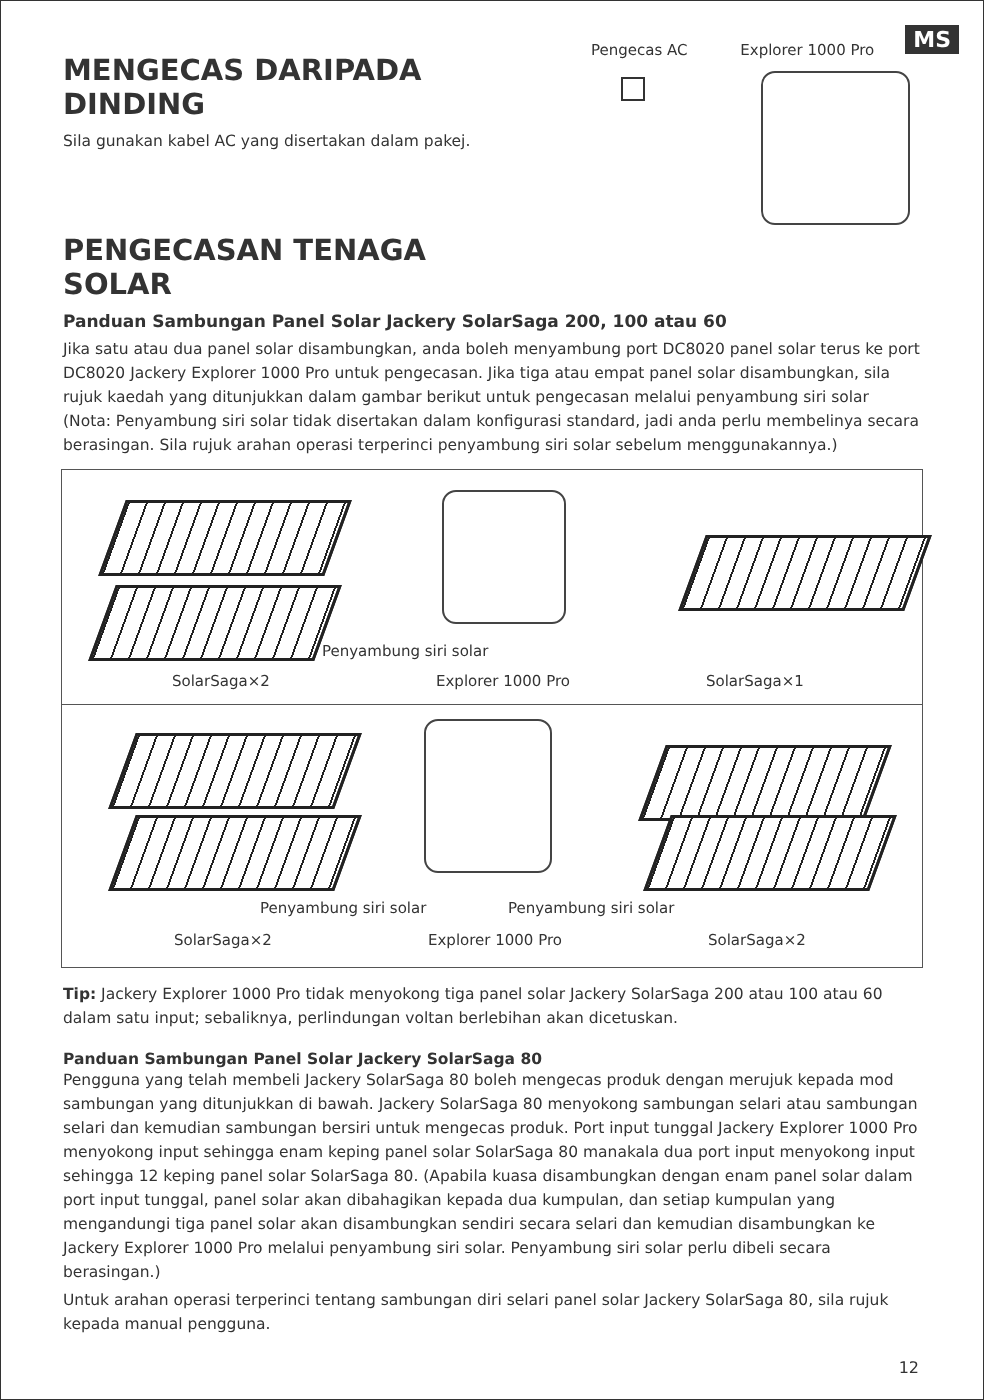MS
MENGECAS DARIPADA DINDING
Sila gunakan kabel AC yang disertakan dalam pakej.
PENGECASAN TENAGA SOLAR
Pengecas AC Explorer 1000 Pro
Panduan Sambungan Panel Solar Jackery SolarSaga 200, 100 atau 60
Jika satu atau dua panel solar disambungkan, anda boleh menyambung port DC8020 panel solar terus ke port DC8020 Jackery Explorer 1000 Pro untuk pengecasan. Jika tiga atau empat panel solar disambungkan, sila rujuk kaedah yang ditunjukkan dalam gambar berikut untuk pengecasan melalui penyambung siri solar (Nota: Penyambung siri solar tidak disertakan dalam konfigurasi standard, jadi anda perlu membelinya secara berasingan. Sila rujuk arahan operasi terperinci penyambung siri solar sebelum menggunakannya.)
Penyambung siri solar
SolarSaga×2 Explorer 1000 Pro SolarSaga×1
Penyambung siri solar Penyambung siri solar
SolarSaga×2 Explorer 1000 Pro SolarSaga×2
Tip: Jackery Explorer 1000 Pro tidak menyokong tiga panel solar Jackery SolarSaga 200 atau 100 atau 60 dalam satu input; sebaliknya, perlindungan voltan berlebihan akan dicetuskan.
Panduan Sambungan Panel Solar Jackery SolarSaga 80
Pengguna yang telah membeli Jackery SolarSaga 80 boleh mengecas produk dengan merujuk kepada mod sambungan yang ditunjukkan di bawah. Jackery SolarSaga 80 menyokong sambungan selari atau sambungan selari dan kemudian sambungan bersiri untuk mengecas produk. Port input tunggal Jackery Explorer 1000 Pro menyokong input sehingga enam keping panel solar SolarSaga 80 manakala dua port input menyokong input sehingga 12 keping panel solar SolarSaga 80. (Apabila kuasa disambungkan dengan enam panel solar dalam port input tunggal, panel solar akan dibahagikan kepada dua kumpulan, dan setiap kumpulan yang mengandungi tiga panel solar akan disambungkan sendiri secara selari dan kemudian disambungkan ke Jackery Explorer 1000 Pro melalui penyambung siri solar. Penyambung siri solar perlu dibeli secara berasingan.)
Untuk arahan operasi terperinci tentang sambungan diri selari panel solar Jackery SolarSaga 80, sila rujuk kepada manual pengguna.
12